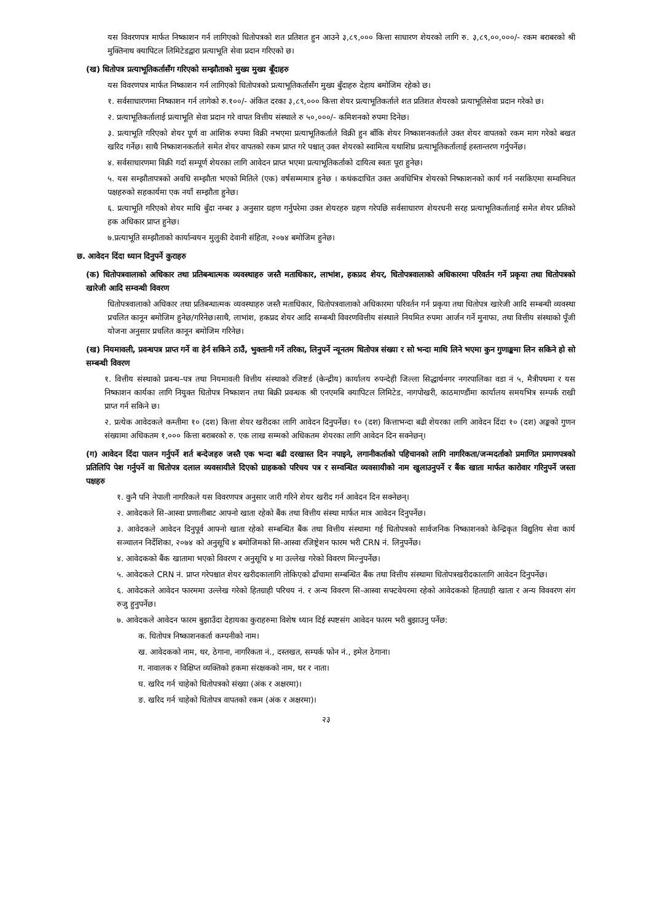यस विवरणपत्र मार्फत निष्काशन गर्न लागिएको धितोपत्रको शत प्रतिशत हुन आउने ३,८९,००० कित्ता साधारण शेयरको लागि रु. ३,८९,००,०००/- रकम बराबरको श्री मुक्तिनाथ क्यापिटल लिमिटेडद्वारा प्रत्याभूति सेवा प्रदान गरिएको छ।
(ख) धितोपत्र प्रत्याभूतिकर्तासँग गरिएको सम्झौताको मुख्य मुख्य बूँदाहरु
यस विवरणपत्र मार्फत निष्काशन गर्न लागिएको धितोपत्रको प्रत्याभूतिकर्तासँग मुख्य बुँदाहरु देहाय बमोजिम रहेको छ।
१. सर्वसाधारणमा निष्काशन गर्न लागेको रु.१००/- अंकित दरका ३,८९,००० कित्ता शेयर प्रत्याभूतिकर्ताले शत प्रतिशत शेयरको प्रत्याभूतिसेवा प्रदान गरेको छ।
२. प्रत्याभूतिकर्तालाई प्रत्याभूति सेवा प्रदान गरे वापत वित्तीय संस्थाले रु ५०,०००/- कमिशनको रुपमा दिनेछ।
३. प्रत्याभूति गरिएको शेयर पूर्ण वा आंशिक रुपमा विक्री नभएमा प्रत्याभूतिकर्ताले विक्री हुन बाँकि शेयर निष्काशनकर्ताले उक्त शेयर वापतको रकम माग गरेको बखत खरिद गर्नेछ। साथै निष्काशनकर्ताले समेत शेयर वापतको रकम प्राप्त गरे पश्चात् उक्त शेयरको स्वामित्व यथाशिघ्र प्रत्याभूतिकर्तालाई हस्तान्तरण गर्नुपर्नेछ।
४. सर्वसाधारणमा विक्री गर्दा सम्पूर्ण शेयरका लागि आवेदन प्राप्त भएमा प्रत्याभूतिकर्ताको दायित्व स्वतः पूरा हुनेछ।
५. यस सम्झौतापत्रको अवधि सम्झौता भएको मितिले (एक) वर्षसम्ममात्र हुनेछ । कथंकदाचित उक्त अवधिभित्र शेयरको निष्काशनको कार्य गर्न नसकिएमा सम्वनिधत पक्षहरुको सहकार्यमा एक नयाँ सम्झौता हुनेछ।
६. प्रत्याभूति गरिएको शेयर माथि बुँदा नम्बर ३ अनुसार ग्रहण गर्नुपरेमा उक्त शेयरहरु ग्रहण गरेपछि सर्वसाधारण शेयरधनी सरह प्रत्याभूतिकर्तालाई समेत शेयर प्रतिको हक अधिकार प्राप्त हुनेछ।
७.प्रत्याभूति सम्झौताको कार्यान्वयन मुलुकी देवानी संहिता, २०७४ बमोजिम हुनेछ।
छ. आवेदन दिंदा ध्यान दिनुपर्ने कुराहरु
(क) धितोपत्रवालाको अधिकार तथा प्रतिबन्धात्मक व्यवस्थाहरु जस्तै मताधिकार, लाभांश, हकप्रद शेयर, धितोपत्रवालाको अधिकारमा परिवर्तन गर्ने प्रकृया तथा धितोपत्रको खारेजी आदि सम्वन्धी विवरण
धितोपत्रवालाको अधिकार तथा प्रतिबन्धात्मक व्यवस्थाहरु जस्तै मताधिकार, धितोपत्रवालाको अधिकारमा परिवर्तन गर्न प्रकृया तथा धितोपत्र खारेजी आदि सम्बन्धी व्यवस्था प्रचलित कानून बमोजिम हुनेछ/गरिनेछ।साथै, लाभांश, हकप्रद शेयर आदि सम्बन्धी विवरणवित्तीय संस्थाले नियमित रुपमा आर्जन गर्ने मुनाफा, तथा वित्तीय संस्थाको पूँजी योजना अनुसार प्रचलित कानून बमोजिम गरिनेछ।
(ख) नियमावली, प्रवन्धपत्र प्राप्त गर्ने वा हेर्न सकिने ठाउँ, भुक्तानी गर्ने तरिका, लिनुपर्ने न्यूनतम धितोपत्र संख्या र सो भन्दा माथि लिने भएमा कुन गुणाङ्कमा लिन सकिने हो सो सम्बन्धी विवरण
१. वित्तीय संस्थाको प्रवन्ध–पत्र तथा नियमावली वित्तीय संस्थाको रजिष्टर्ड (केन्द्रीय) कार्यालय रुपन्देही जिल्ला सिद्धार्थनगर नगरपालिका वडा नं ५, मैत्रीपथमा र यस निष्काशन कार्यका लागि नियुक्त धितोपत्र निष्काशन तथा बिक्री प्रवन्धक श्री एनएमबि क्यापिटल लिमिटेड, नागपोखरी, काठमाण्डौंमा कार्यालय समयभित्र सम्पर्क राखी प्राप्त गर्न सकिने छ।
२. प्रत्येक आवेदकले कम्तीमा १० (दश) कित्ता शेयर खरीदका लागि आवेदन दिनुपर्नेछ। १० (दश) कित्ताभन्दा बढी शेयरका लागि आवेदन दिंदा १० (दश) अङ्कको गुणन संख्यामा अधिकतम १,००० कित्ता बराबरको रु. एक लाख सम्मको अधिकतम शेयरका लागि आवेदन दिन सक्नेछन्।
(ग) आवेदन दिंदा पालन गर्नुपर्ने शर्त बन्देजहरु जस्तै एक भन्दा बढी दरखास्त दिन नपाइने, लगानीकर्ताको पहिचानको लागि नागरिकता/जन्मदर्ताको प्रमाणित प्रमाणपत्रको प्रतिलिपि पेश गर्नुपर्ने वा धितोपत्र दलाल व्यवसायीले दिएको ग्राहकको परिचय पत्र र सम्वन्धित व्यवसायीको नाम खुलाउनुपर्ने र बैंक खाता मार्फत कारोवार गरिनुपर्ने जस्ता पक्षहरु
१. कुनै पनि नेपाली नागरिकले यस विवरणपत्र अनुसार जारी गरिने शेयर खरीद गर्न आवेदन दिन सक्नेछन्।
२. आवेदकले सि-आस्वा प्रणालीबाट आफ्नो खाता रहेको बैंक तथा वित्तीय संस्था मार्फत मात्र आवेदन दिनुपर्नेछ।
३. आवेदकले आवेदन दिनुपूर्व आफ्नो खाता रहेको सम्बन्धित बैंक तथा वित्तीय संस्थामा गई धितोपत्रको सार्वजनिक निष्काशनको केन्द्रिकृत विद्युतिय सेवा कार्य सञ्चालन निर्देशिका, २०७४ को अनुसूचि ४ बमोजिमको सि-आस्वा रजिष्ट्रेशन फारम भरी CRN नं. लिनुपर्नेछ।
४. आवेदकको बैंक खातामा भएको विवरण र अनुसूचि ४ मा उल्लेख गरेको विवरण मिल्नुपर्नेछ।
५. आवेदकले CRN नं. प्राप्त गरेपश्चात शेयर खरीदकालागि तोकिएको ढाँचामा सम्बन्धित बैंक तथा वित्तीय संस्थामा धितोपत्रखरीदकालागि आवेदन दिनुपर्नेछ।
६. आवेदकले आवेदन फारममा उल्लेख गरेको हितग्राही परिचय नं. र अन्य विवरण सि-आस्वा सफ्टवेयरमा रहेको आवेदकको हितग्राही खाता र अन्य विववरण संग रुजु हुनुपर्नेछ।
७. आवेदकले आवेदन फारम बुझाउँदा देहायका कुराहरुमा विशेष ध्यान दिई स्पष्टसंग आवेदन फारम भरी बुझाउनु पर्नेछ:
क. धितोपत्र निष्काशनकर्ता कम्पनीको नाम।
ख. आवेदकको नाम, थर, ठेगाना, नागरिकता नं., दस्तखत, सम्पर्क फोन नं., इमेल ठेगाना।
ग. नावालक र विक्षिप्त व्यक्तिको हकमा संरक्षकको नाम, थर र नाता।
घ. खरिद गर्न चाहेको धितोपत्रको संख्या (अंक र अक्षरमा)।
ङ. खरिद गर्न चाहेको धितोपत्र वापतको रकम (अंक र अक्षरमा)।
२३